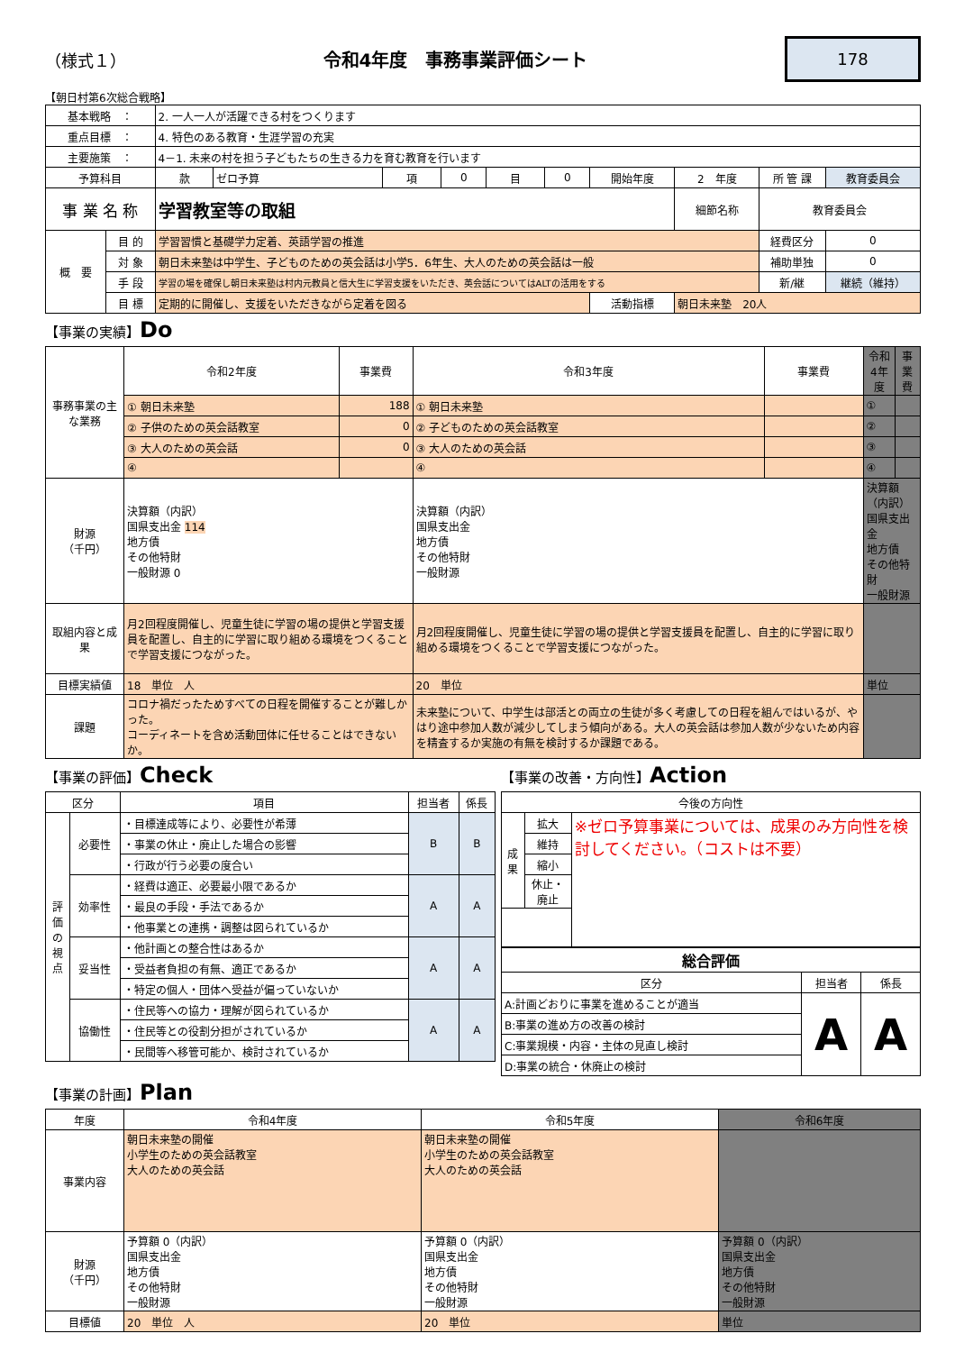（様式１） 令和4年度　事務事業評価シート 178
【朝日村第6次総合戦略】
| 基本戦略 ： | | 2. 一人一人が活躍できる村をつくります | | | | | | | | | |
| 重点目標 ： | | 4. 特色のある教育・生涯学習の充実 | | | | | | | | | |
| 主要施策 ： | | 4－1. 未来の村を担う子どもたちの生きる力を育む教育を行います | | | | | | | | | |
| 予算科目 | | 款 | ゼロ予算 | 項 | 0 | 目 | 0 | 開始年度 | 2 年度 | 所 管 課 | 教育委員会 |
| 事 業 名 称 | | 学習教室等の取組 | | | | | | | 細節名称 | 教育委員会 | |
| 概 要 | 目 的 | 学習習慣と基礎学力定着、英語学習の推進 | | | | | | | | 経費区分 | 0 |
| | 対 象 | 朝日未来塾は中学生、子どものための英会話は小学5．6年生、大人のための英会話は一般 | | | | | | | | 補助単独 | 0 |
| | 手 段 | 学習の場を確保し朝日未来塾は村内元教員と信大生に学習支援をいただき、英会話についてはALTの活用をする | | | | | | | | 新/継 | 継続（維持） |
| | 目 標 | 定期的に開催し、支援をいただきながら定着を図る | | | | | | 活動指標 | 朝日未来塾 20人 | | |
【事業の実績】Do
| 事務事業の主な業務 | 令和2年度 | 事業費 | 令和3年度 | 事業費 | 令和4年度 | 事業費 |
| | ① 朝日未来塾 | 188 | ① 朝日未来塾 | | ① | |
| | ② 子供のための英会話教室 | 0 | ② 子どものための英会話教室 | | ② | |
| | ③ 大人のための英会話 | 0 | ③ 大人のための英会話 | | ③ | |
| | ④ | | ④ | | ④ | |
| 財源 （千円） | 決算額（内訳） 国県支出金 114 地方債 その他特財 一般財源 0 | | 決算額（内訳） 国県支出金 地方債 その他特財 一般財源 | | 決算額（内訳） 国県支出金 地方債 その他特財 一般財源 | |
| 取組内容と成果 | 月2回程度開催し、児童生徒に学習の場の提供と学習支援員を配置し、自主的に学習に取り組める環境をつくることで学習支援につながった。 | | 月2回程度開催し、児童生徒に学習の場の提供と学習支援員を配置し、自主的に学習に取り組める環境をつくることで学習支援につながった。 | | | |
| 目標実績値 | 18 単位 人 | | 20 単位 | | 単位 | |
| 課題 | コロナ禍だったためすべての日程を開催することが難しかった。 コーディネートを含め活動団体に任せることはできないか。 | | 未来塾について、中学生は部活との両立の生徒が多く考慮しての日程を組んではいるが、やはり途中参加人数が減少してしまう傾向がある。大人の英会話は参加人数が少ないため内容を精査するか実施の有無を検討するか課題である。 | | | |
【事業の評価】Check
| 区分 | | 項目 | 担当者 | 係長 |
| 評価の視点 | 必要性 | ・目標達成等により、必要性が希薄 | B | B |
| | | ・事業の休止・廃止した場合の影響 | | |
| | | ・行政が行う必要の度合い | | |
| | 効率性 | ・経費は適正、必要最小限であるか | A | A |
| | | ・最良の手段・手法であるか | | |
| | | ・他事業との連携・調整は図られているか | | |
| | 妥当性 | ・他計画との整合性はあるか | A | A |
| | | ・受益者負担の有無、適正であるか | | |
| | | ・特定の個人・団体へ受益が偏っていないか | | |
| | 協働性 | ・住民等への協力・理解が図られているか | A | A |
| | | ・住民等との役割分担がされているか | | |
| | | ・民間等へ移管可能か、検討されているか | | |
【事業の改善・方向性】Action
| 今後の方向性 | | |
| 成果 | 拡大 | ※ゼロ予算事業については、成果のみ方向性を検討してください。（コストは不要） |
| | 維持 | |
| | 縮小 | |
| | 休止・廃止 | |
| 総合評価 | | |
| 区分 | 担当者 | 係長 |
| A:計画どおりに事業を進めることが適当 | A | A |
| B:事業の進め方の改善の検討 | | |
| C:事業規模・内容・主体の見直し検討 | | |
| D:事業の統合・休廃止の検討 | | |
【事業の計画】Plan
| 年度 | 令和4年度 | 令和5年度 | 令和6年度 |
| 事業内容 | 朝日未来塾の開催 小学生のための英会話教室 大人のための英会話 | 朝日未来塾の開催 小学生のための英会話教室 大人のための英会話 | |
| 財源 （千円） | 予算額 0（内訳） 国県支出金 地方債 その他特財 一般財源 | 予算額 0（内訳） 国県支出金 地方債 その他特財 一般財源 | 予算額 0（内訳） 国県支出金 地方債 その他特財 一般財源 |
| 目標値 | 20 単位 人 | 20 単位 | 単位 |